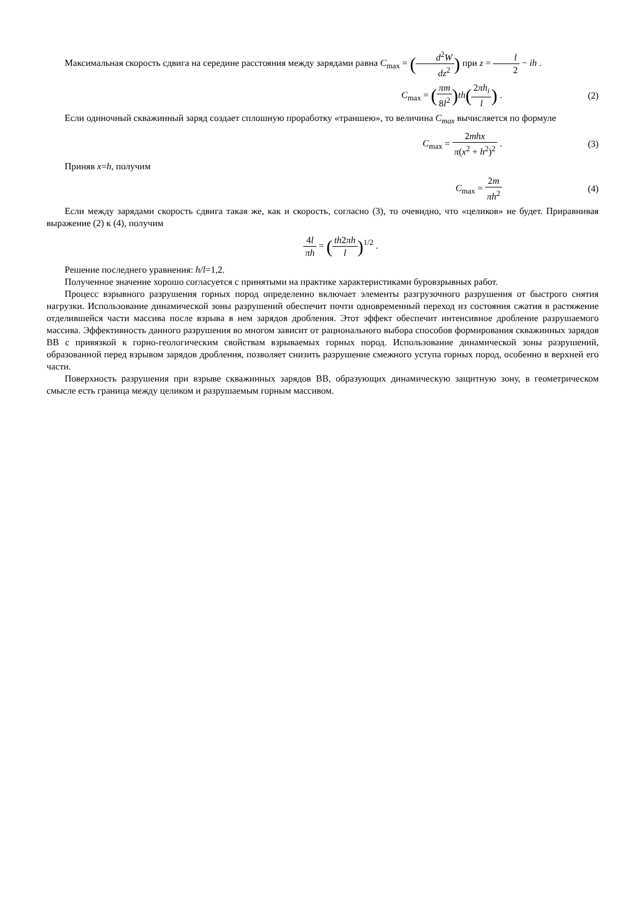Максимальная скорость сдвига на середине расстояния между зарядами равна C<sub>max</sub> = (d<sup>2</sup>W dz<sup>2</sup>) при z = l 2 − ih .
C<sub>max</sub> = (πm 8l<sup>2</sup>) th(2πh<sub>i</sub> l) . (2)
Если одиночный скважинный заряд создает сплошную проработку «траншею», то величина C<sub>max</sub> вычисляется по формуле
C<sub>max</sub> = 2mhx π(x<sup>2</sup> + h<sup>2</sup>)<sup>2</sup> . (3)
Приняв x=h, получим
C<sub>max</sub> = 2m πh<sup>2</sup> (4)
Если между зарядами скорость сдвига такая же, как и скорость, согласно (3), то очевидно, что «целиков» не будет. Приравнивая выражение (2) к (4), получим
4l πh = (th2πh l)<sup>1/2</sup> .
Решение последнего уравнения: h/l=1,2.
Полученное значение хорошо согласуется с принятыми на практике характеристиками буровзрывных работ.
Процесс взрывного разрушения горных пород определенно включает элементы разгрузочного разрушения от быстрого снятия нагрузки. Использование динамической зоны разрушений обеспечит почти одновременный переход из состояния сжатия в растяжение отделившейся части массива после взрыва в нем зарядов дробления. Этот эффект обеспечит интенсивное дробление разрушаемого массива. Эффективность данного разрушения во многом зависит от рационального выбора способов формирования скважинных зарядов ВВ с привязкой к горно-геологическим свойствам взрываемых горных пород. Использование динамической зоны разрушений, образованной перед взрывом зарядов дробления, позволяет снизить разрушение смежного уступа горных пород, особенно в верхней его части.
Поверхность разрушения при взрыве скважинных зарядов ВВ, образующих динамическую защитную зону, в геометрическом смысле есть граница между целиком и разрушаемым горным массивом.